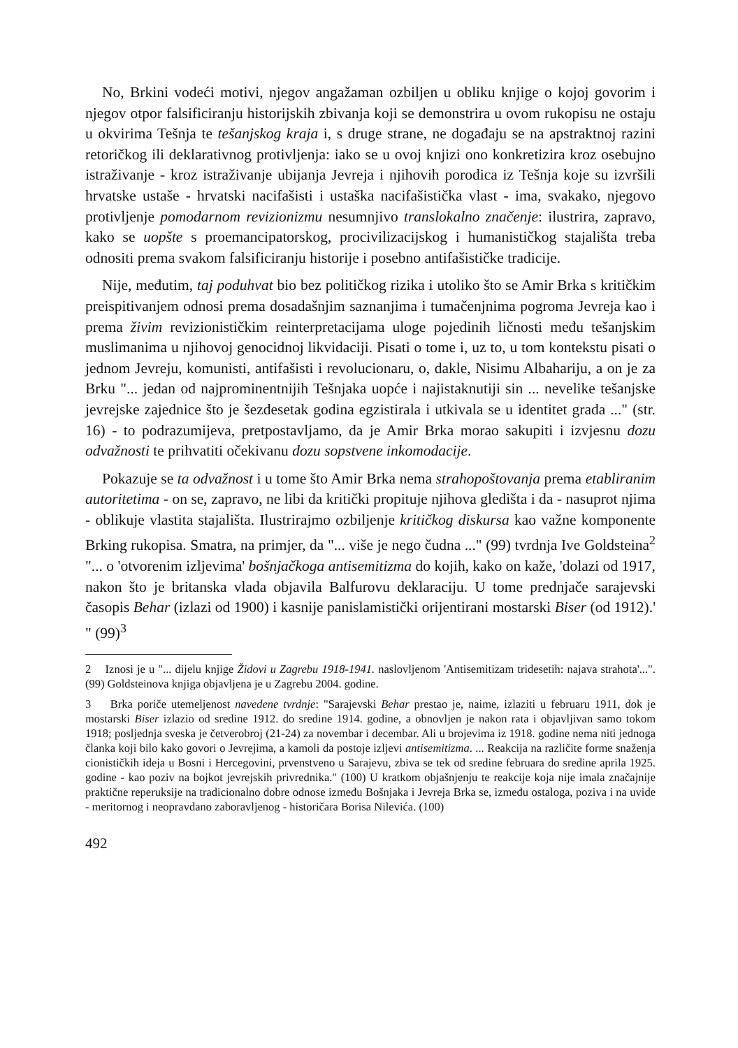No, Brkini vodeći motivi, njegov angažaman ozbiljen u obliku knjige o kojoj govorim i njegov otpor falsificiranju historijskih zbivanja koji se demonstrira u ovom rukopisu ne ostaju u okvirima Tešnja te tešanjskog kraja i, s druge strane, ne događaju se na apstraktnoj razini retoričkog ili deklarativnog protivljenja: iako se u ovoj knjizi ono konkretizira kroz osebujno istraživanje - kroz istraživanje ubijanja Jevreja i njihovih porodica iz Tešnja koje su izvršili hrvatske ustaše - hrvatski nacifašisti i ustaška nacifašistička vlast - ima, svakako, njegovo protivljenje pomodarnom revizionizmu nesumnjivo translokalno značenje: ilustrira, zapravo, kako se uopšte s proemancipatorskog, procivilizacijskog i humanističkog stajališta treba odnositi prema svakom falsificiranju historije i posebno antifašističke tradicije.
Nije, međutim, taj poduhvat bio bez političkog rizika i utoliko što se Amir Brka s kritičkim preispitivanjem odnosi prema dosadašnjim saznanjima i tumačenjnima pogroma Jevreja kao i prema živim revizionističkim reinterpretacijama uloge pojedinih ličnosti među tešanjskim muslimanima u njihovoj genocidnoj likvidaciji. Pisati o tome i, uz to, u tom kontekstu pisati o jednom Jevreju, komunisti, antifašisti i revolucionaru, o, dakle, Nisimu Albahariju, a on je za Brku "... jedan od najprominentnijih Tešnjaka uopće i najistaknutiji sin ... nevelike tešanjske jevrejske zajednice što je šezdesetak godina egzistirala i utkivala se u identitet grada ..." (str. 16) - to podrazumijeva, pretpostavljamo, da je Amir Brka morao sakupiti i izvjesnu dozu odvažnosti te prihvatiti očekivanu dozu sopstvene inkomodacije.
Pokazuje se ta odvažnost i u tome što Amir Brka nema strahopoštovanja prema etabliranim autoritetima - on se, zapravo, ne libi da kritički propituje njihova gledišta i da - nasuprot njima - oblikuje vlastita stajališta. Ilustrirajmo ozbiljenje kritičkog diskursa kao važne komponente Brking rukopisa. Smatra, na primjer, da "... više je nego čudna ..." (99) tvrdnja Ive Goldsteina<sup>2</sup> "... o 'otvorenim izljevima' bošnjačkoga antisemitizma do kojih, kako on kaže, 'dolazi od 1917, nakon što je britanska vlada objavila Balfurovu deklaraciju. U tome prednjače sarajevski časopis Behar (izlazi od 1900) i kasnije panislamistički orijentirani mostarski Biser (od 1912).' " (99)<sup>3</sup>
2 Iznosi je u "... dijelu knjige Židovi u Zagrebu 1918-1941. naslovljenom 'Antisemitizam tridesetih: najava strahota'...". (99) Goldsteinova knjiga objavljena je u Zagrebu 2004. godine.
3 Brka poriče utemeljenost navedene tvrdnje: "Sarajevski Behar prestao je, naime, izlaziti u februaru 1911, dok je mostarski Biser izlazio od sredine 1912. do sredine 1914. godine, a obnovljen je nakon rata i objavljivan samo tokom 1918; posljednja sveska je četverobroj (21-24) za novembar i decembar. Ali u brojevima iz 1918. godine nema niti jednoga članka koji bilo kako govori o Jevrejima, a kamoli da postoje izljevi antisemitizma. ... Reakcija na različite forme snaženja cionističkih ideja u Bosni i Hercegovini, prvenstveno u Sarajevu, zbiva se tek od sredine februara do sredine aprila 1925. godine - kao poziv na bojkot jevrejskih privrednika." (100) U kratkom objašnjenju te reakcije koja nije imala značajnije praktične reperuksije na tradicionalno dobre odnose između Bošnjaka i Jevreja Brka se, između ostaloga, poziva i na uvide - meritornog i neopravdano zaboravljenog - historičara Borisa Nilevića. (100)
492